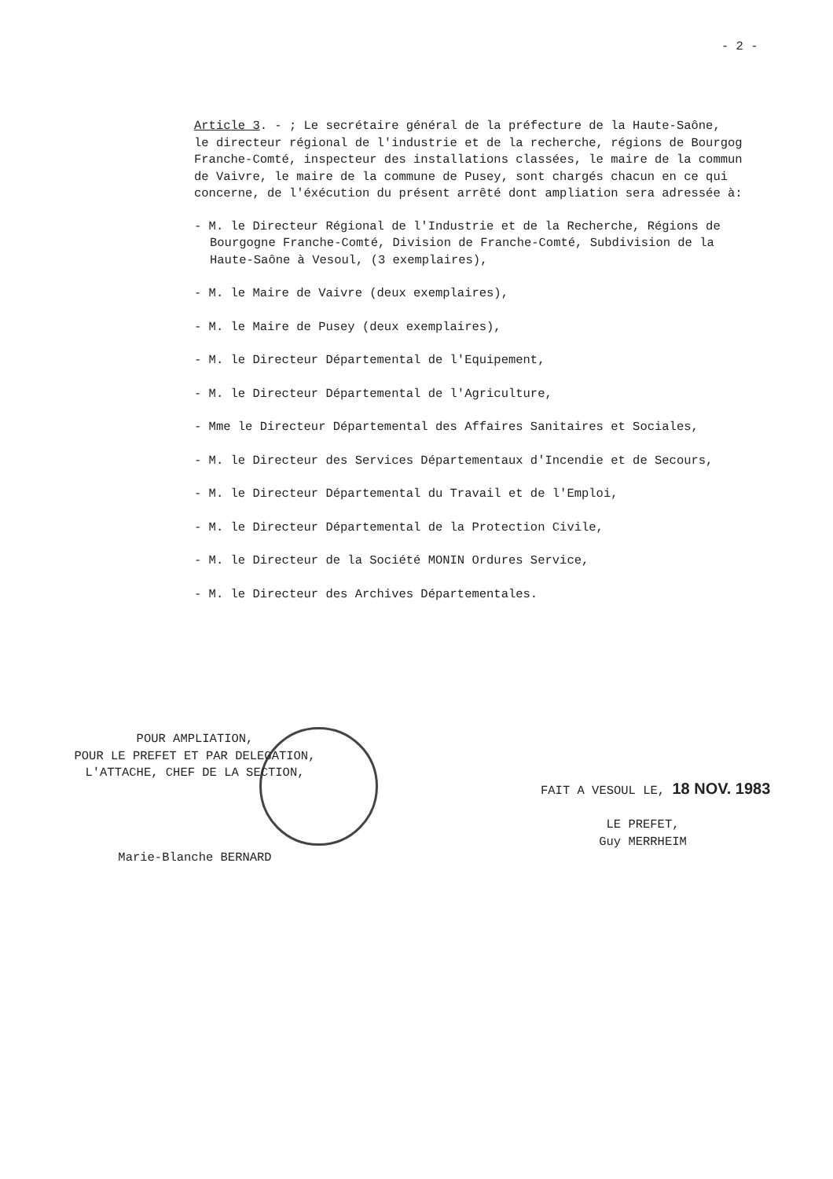- 2 -
Article 3. - ; Le secrétaire général de la préfecture de la Haute-Saône,
le directeur régional de l'industrie et de la recherche, régions de Bourgog
Franche-Comté, inspecteur des installations classées, le maire de la commun
de Vaivre, le maire de la commune de Pusey, sont chargés chacun en ce qui
concerne, de l'éxécution du présent arrêté dont ampliation sera adressée à:
- M. le Directeur Régional de l'Industrie et de la Recherche, Régions de
Bourgogne Franche-Comté, Division de Franche-Comté, Subdivision de la
Haute-Saône à Vesoul, (3 exemplaires),
- M. le Maire de Vaivre (deux exemplaires),
- M. le Maire de Pusey (deux exemplaires),
- M. le Directeur Départemental de l'Equipement,
- M. le Directeur Départemental de l'Agriculture,
- Mme le Directeur Départemental des Affaires Sanitaires et Sociales,
- M. le Directeur des Services Départementaux d'Incendie et de Secours,
- M. le Directeur Départemental du Travail et de l'Emploi,
- M. le Directeur Départemental de la Protection Civile,
- M. le Directeur de la Société MONIN Ordures Service,
- M. le Directeur des Archives Départementales.
POUR AMPLIATION,
POUR LE PREFET ET PAR DELEGATION,
L'ATTACHE, CHEF DE LA SECTION,
Marie-Blanche BERNARD
FAIT A VESOUL LE, 18 NOV. 1983
LE PREFET,
Guy MERRHEIM